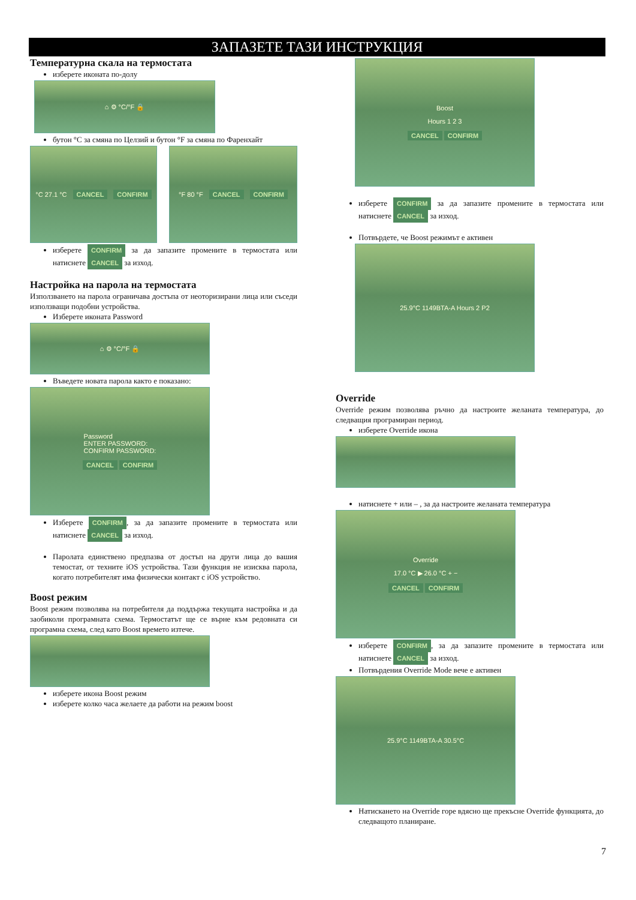ЗАПАЗЕТЕ ТАЗИ ИНСТРУКЦИЯ
Температурна скала на термостата
изберете иконата по-долу
⌂ ⚙ °C/°F 🔒
бутон °C за смяна по Целзий и бутон °F за смяна по Фаренхайт
°C 27.1 °C CANCEL CONFIRM °F 80 °F CANCEL CONFIRM
изберете CONFIRM за да запазите промените в термостата или натиснете CANCEL за изход.
Настройка на парола на термостата
Използването на парола ограничава достъпа от неоторизирани лица или съседи използващи подобни устройства.
Изберете иконата Password
⌂ ⚙ °C/°F 🔒
Въведете новата парола както е показано:
Password
ENTER PASSWORD:
CONFIRM PASSWORD:
CANCEL CONFIRM
Изберете CONFIRM, за да запазите промените в термостата или натиснете CANCEL за изход.
Паролата единствено предпазва от достъп на други лица до вашия темостат, от техните iOS устройства. Тази функция не изисква парола, когато потребителят има физически контакт с iOS устройство.
Boost режим
Boost режим позволява на потребителя да поддържа текущата настройка и да заобиколи програмната схема. Термостатът ще се върне към редовната си програмна схема, след като Boost времето изтече.
изберете икона Boost режим
изберете колко часа желаете да работи на режим boost
Boost
Hours 1 2 3
CANCEL CONFIRM
изберете CONFIRM за да запазите промените в термостата или натиснете CANCEL за изход.
Потвърдете, че Boost режимът е активен
25.9°C 1149BTA-A Hours 2 P2
Override
Override режим позволява ръчно да настроите желаната температура, до следващия програмиран период.
изберете Override икона
натиснете + или – , за да настроите желаната температура
Override
17.0 °C ▶ 26.0 °C + −
CANCEL CONFIRM
изберете CONFIRM, за да запазите промените в термостата или натиснете CANCEL за изход.
Потвърдения Override Mode вече е активен
25.9°C 1149BTA-A 30.5°C
Натискането на Override горе вдясно ще прекъсне Override функцията, до следващото планиране.
7